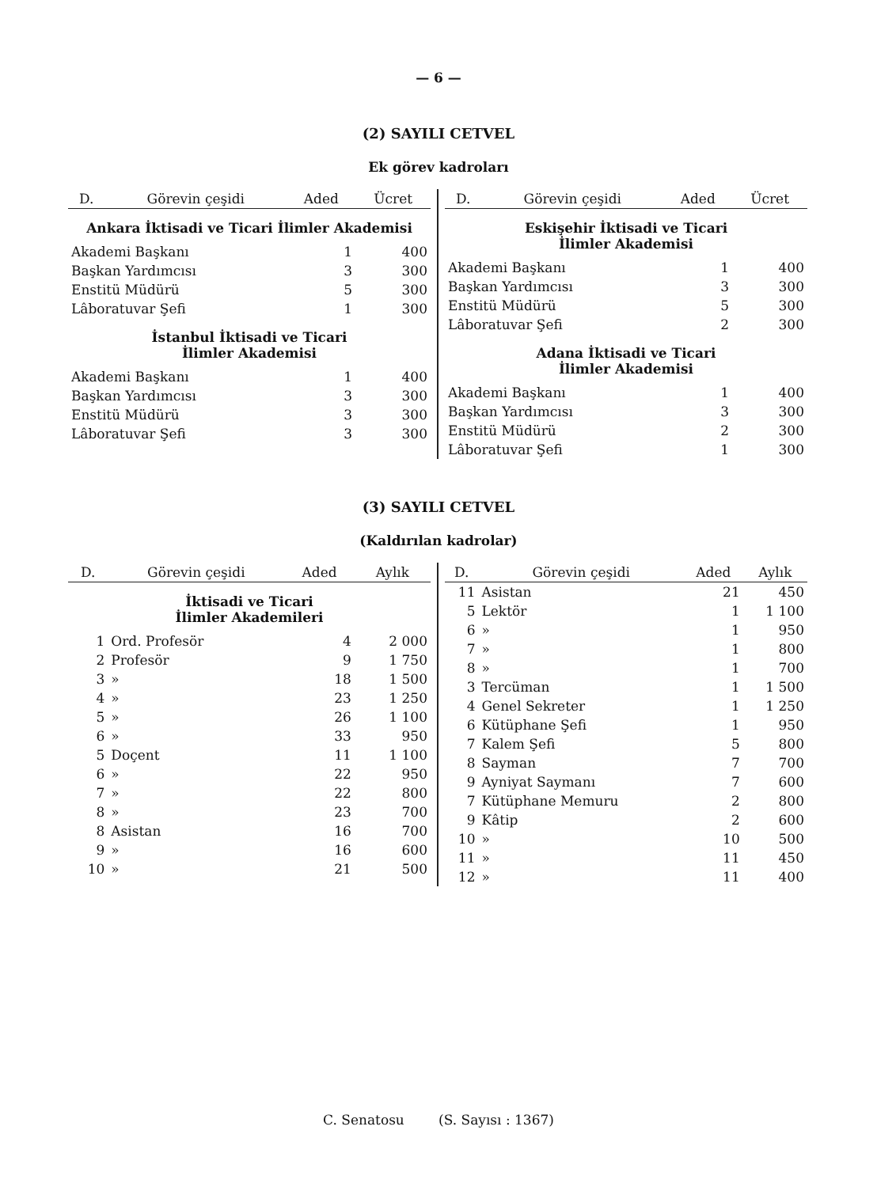— 6 —
(2) SAYILI CETVEL
Ek görev kadroları
| D. | Görevin çeşidi | Aded | Ücret |
| --- | --- | --- | --- |
| Ankara İktisadi ve Ticari İlimler Akademisi | | | |
| Akademi Başkanı | | 1 | 400 |
| Başkan Yardımcısı | | 3 | 300 |
| Enstitü Müdürü | | 5 | 300 |
| Lâboratuvar Şefi | | 1 | 300 |
| İstanbul İktisadi ve Ticari İlimler Akademisi | | | |
| Akademi Başkanı | | 1 | 400 |
| Başkan Yardımcısı | | 3 | 300 |
| Enstitü Müdürü | | 3 | 300 |
| Lâboratuvar Şefi | | 3 | 300 |
| D. | Görevin çeşidi | Aded | Ücret |
| --- | --- | --- | --- |
| Eskişehir İktisadi ve Ticari İlimler Akademisi | | | |
| Akademi Başkanı | | 1 | 400 |
| Başkan Yardımcısı | | 3 | 300 |
| Enstitü Müdürü | | 5 | 300 |
| Lâboratuvar Şefi | | 2 | 300 |
| Adana İktisadi ve Ticari İlimler Akademisi | | | |
| Akademi Başkanı | | 1 | 400 |
| Başkan Yardımcısı | | 3 | 300 |
| Enstitü Müdürü | | 2 | 300 |
| Lâboratuvar Şefi | | 1 | 300 |
(3) SAYILI CETVEL
(Kaldırılan kadrolar)
| D. | Görevin çeşidi | Aded | Aylık |
| --- | --- | --- | --- |
| İktisadi ve Ticari İlimler Akademileri | | | |
| 1 | Ord. Profesör | 4 | 2 000 |
| 2 | Profesör | 9 | 1 750 |
| 3 | » | 18 | 1 500 |
| 4 | » | 23 | 1 250 |
| 5 | » | 26 | 1 100 |
| 6 | » | 33 | 950 |
| 5 | Doçent | 11 | 1 100 |
| 6 | » | 22 | 950 |
| 7 | » | 22 | 800 |
| 8 | » | 23 | 700 |
| 8 | Asistan | 16 | 700 |
| 9 | » | 16 | 600 |
| 10 | » | 21 | 500 |
| D. | Görevin çeşidi | Aded | Aylık |
| --- | --- | --- | --- |
| 11 | Asistan | 21 | 450 |
| 5 | Lektör | 1 | 1 100 |
| 6 | » | 1 | 950 |
| 7 | » | 1 | 800 |
| 8 | » | 1 | 700 |
| 3 | Tercüman | 1 | 1 500 |
| 4 | Genel Sekreter | 1 | 1 250 |
| 6 | Kütüphane Şefi | 1 | 950 |
| 7 | Kalem Şefi | 5 | 800 |
| 8 | Sayman | 7 | 700 |
| 9 | Ayniyat Saymanı | 7 | 600 |
| 7 | Kütüphane Memuru | 2 | 800 |
| 9 | Kâtip | 2 | 600 |
| 10 | » | 10 | 500 |
| 11 | » | 11 | 450 |
| 12 | » | 11 | 400 |
C. Senatosu (S. Sayısı : 1367)